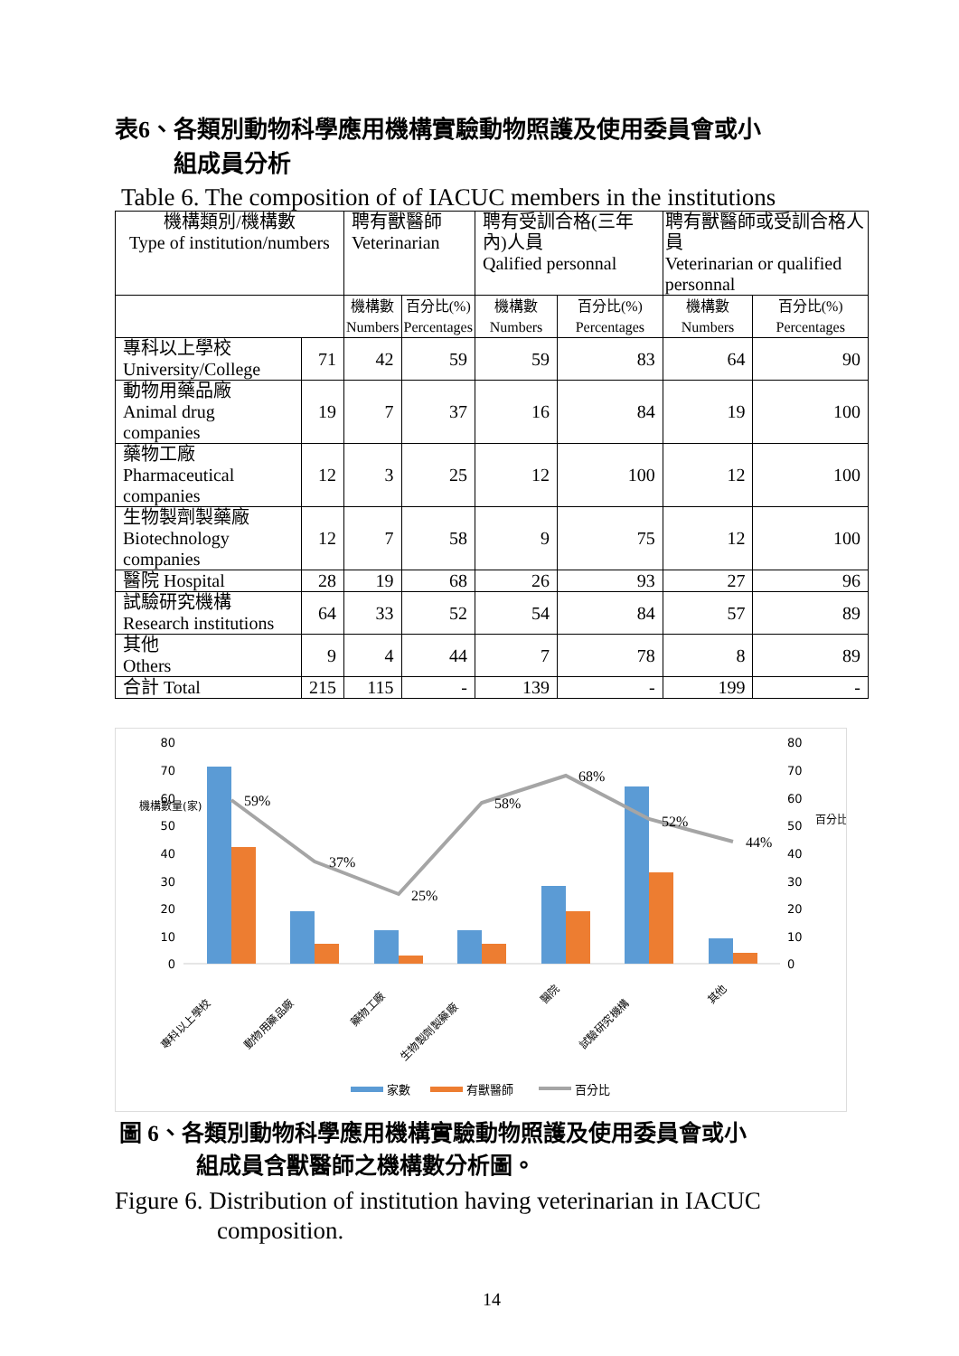表6、各類別動物科學應用機構實驗動物照護及使用委員會或小
組成員分析
Table 6. The composition of of IACUC members in the institutions
| 機構類別/機構數 Type of institution/numbers | | 聘有獸醫師 Veterinarian | | 聘有受訓合格(三年內)人員 Qalified personnal | | 聘有獸醫師或受訓合格人員 Veterinarian or qualified personnal | |
| --- | --- | --- | --- | --- | --- | --- | --- |
| | | 機構數 Numbers | 百分比(%) Percentages | 機構數 Numbers | 百分比(%) Percentages | 機構數 Numbers | 百分比(%) Percentages |
| 專科以上學校 University/College | 71 | 42 | 59 | 59 | 83 | 64 | 90 |
| 動物用藥品廠 Animal drug companies | 19 | 7 | 37 | 16 | 84 | 19 | 100 |
| 藥物工廠 Pharmaceutical companies | 12 | 3 | 25 | 12 | 100 | 12 | 100 |
| 生物製劑製藥廠 Biotechnology companies | 12 | 7 | 58 | 9 | 75 | 12 | 100 |
| 醫院 Hospital | 28 | 19 | 68 | 26 | 93 | 27 | 96 |
| 試驗研究機構 Research institutions | 64 | 33 | 52 | 54 | 84 | 57 | 89 |
| 其他 Others | 9 | 4 | 44 | 7 | 78 | 8 | 89 |
| 合計 Total | 215 | 115 | - | 139 | - | 199 | - |
80
70
60
50
40
30
20
10
0
80
70
60
50
40
30
20
10
0
機構數量(家)
百分比(%)
59%
37%
25%
58%
68%
52%
44%
專科以上學校
動物用藥品廠
藥物工廠
生物製劑製藥廠
醫院
試驗研究機構
其他
家數
有獸醫師
百分比
圖 6、各類別動物科學應用機構實驗動物照護及使用委員會或小
組成員含獸醫師之機構數分析圖。
Figure 6. Distribution of institution having veterinarian in IACUC
composition.
14